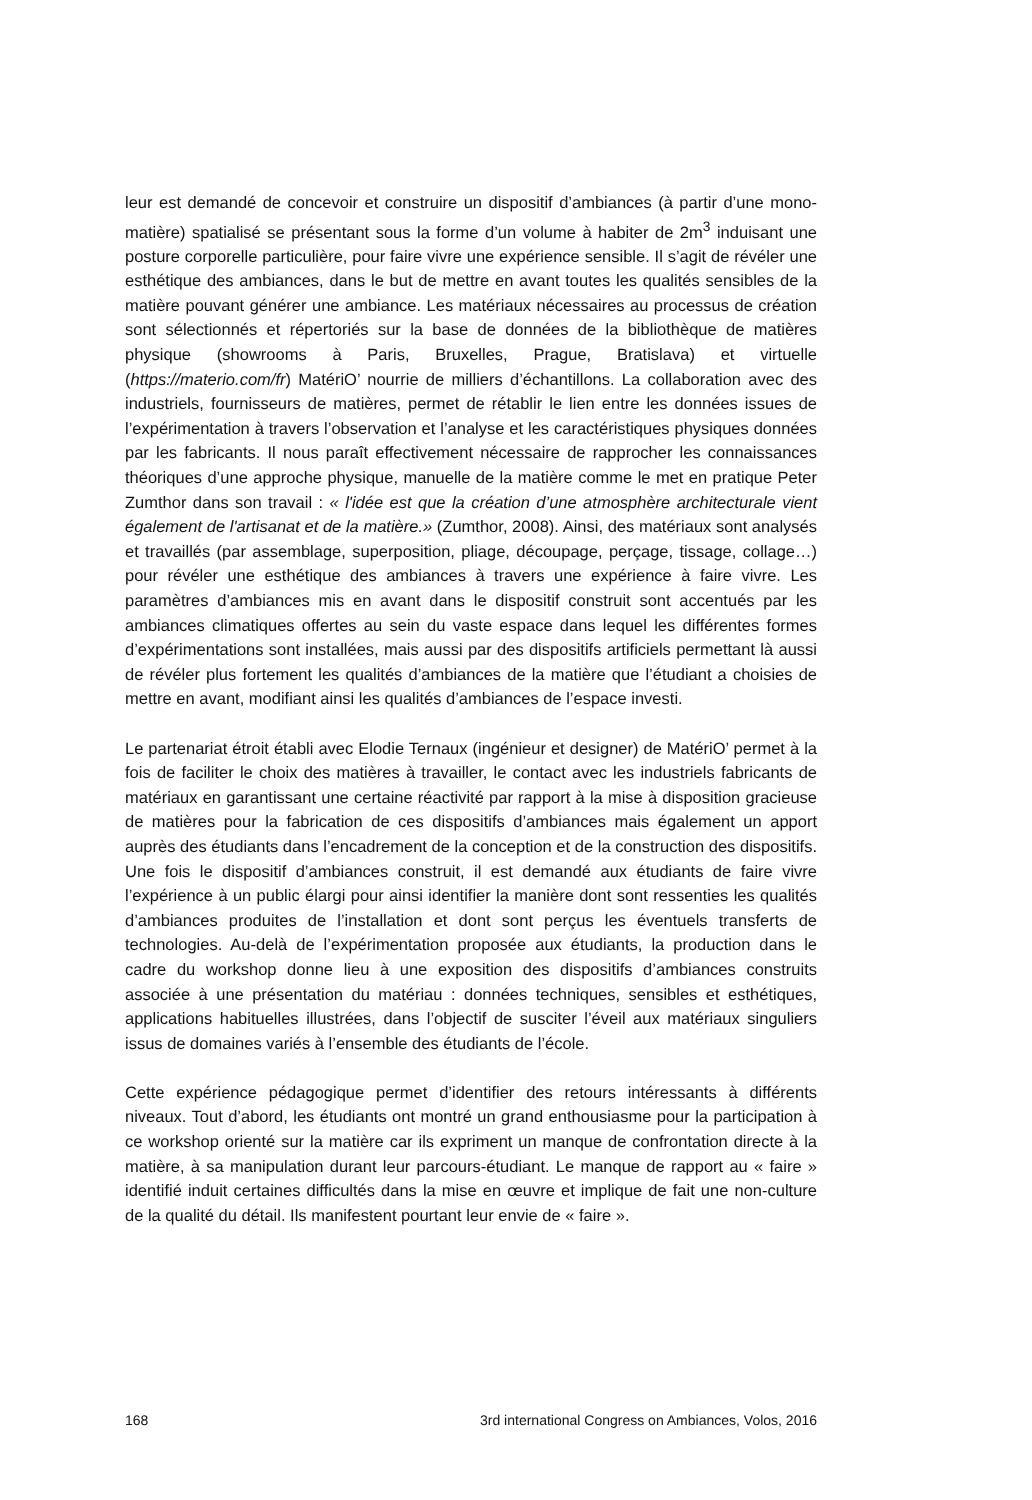leur est demandé de concevoir et construire un dispositif d’ambiances (à partir d’une mono-matière) spatialisé se présentant sous la forme d’un volume à habiter de 2m<sup>3</sup> induisant une posture corporelle particulière, pour faire vivre une expérience sensible. Il s’agit de révéler une esthétique des ambiances, dans le but de mettre en avant toutes les qualités sensibles de la matière pouvant générer une ambiance. Les matériaux nécessaires au processus de création sont sélectionnés et répertoriés sur la base de données de la bibliothèque de matières physique (showrooms à Paris, Bruxelles, Prague, Bratislava) et virtuelle (https://materio.com/fr) MatériO’ nourrie de milliers d’échantillons. La collaboration avec des industriels, fournisseurs de matières, permet de rétablir le lien entre les données issues de l’expérimentation à travers l’observation et l’analyse et les caractéristiques physiques données par les fabricants. Il nous paraît effectivement nécessaire de rapprocher les connaissances théoriques d’une approche physique, manuelle de la matière comme le met en pratique Peter Zumthor dans son travail : « l'idée est que la création d’une atmosphère architecturale vient également de l'artisanat et de la matière.» (Zumthor, 2008). Ainsi, des matériaux sont analysés et travaillés (par assemblage, superposition, pliage, découpage, perçage, tissage, collage…) pour révéler une esthétique des ambiances à travers une expérience à faire vivre. Les paramètres d’ambiances mis en avant dans le dispositif construit sont accentués par les ambiances climatiques offertes au sein du vaste espace dans lequel les différentes formes d’expérimentations sont installées, mais aussi par des dispositifs artificiels permettant là aussi de révéler plus fortement les qualités d’ambiances de la matière que l’étudiant a choisies de mettre en avant, modifiant ainsi les qualités d’ambiances de l’espace investi.
Le partenariat étroit établi avec Elodie Ternaux (ingénieur et designer) de MatériO’ permet à la fois de faciliter le choix des matières à travailler, le contact avec les industriels fabricants de matériaux en garantissant une certaine réactivité par rapport à la mise à disposition gracieuse de matières pour la fabrication de ces dispositifs d’ambiances mais également un apport auprès des étudiants dans l’encadrement de la conception et de la construction des dispositifs. Une fois le dispositif d’ambiances construit, il est demandé aux étudiants de faire vivre l’expérience à un public élargi pour ainsi identifier la manière dont sont ressenties les qualités d’ambiances produites de l’installation et dont sont perçus les éventuels transferts de technologies. Au-delà de l’expérimentation proposée aux étudiants, la production dans le cadre du workshop donne lieu à une exposition des dispositifs d’ambiances construits associée à une présentation du matériau : données techniques, sensibles et esthétiques, applications habituelles illustrées, dans l’objectif de susciter l’éveil aux matériaux singuliers issus de domaines variés à l’ensemble des étudiants de l’école.
Cette expérience pédagogique permet d’identifier des retours intéressants à différents niveaux. Tout d’abord, les étudiants ont montré un grand enthousiasme pour la participation à ce workshop orienté sur la matière car ils expriment un manque de confrontation directe à la matière, à sa manipulation durant leur parcours-étudiant. Le manque de rapport au « faire » identifié induit certaines difficultés dans la mise en œuvre et implique de fait une non-culture de la qualité du détail. Ils manifestent pourtant leur envie de « faire ».
168 3rd international Congress on Ambiances, Volos, 2016